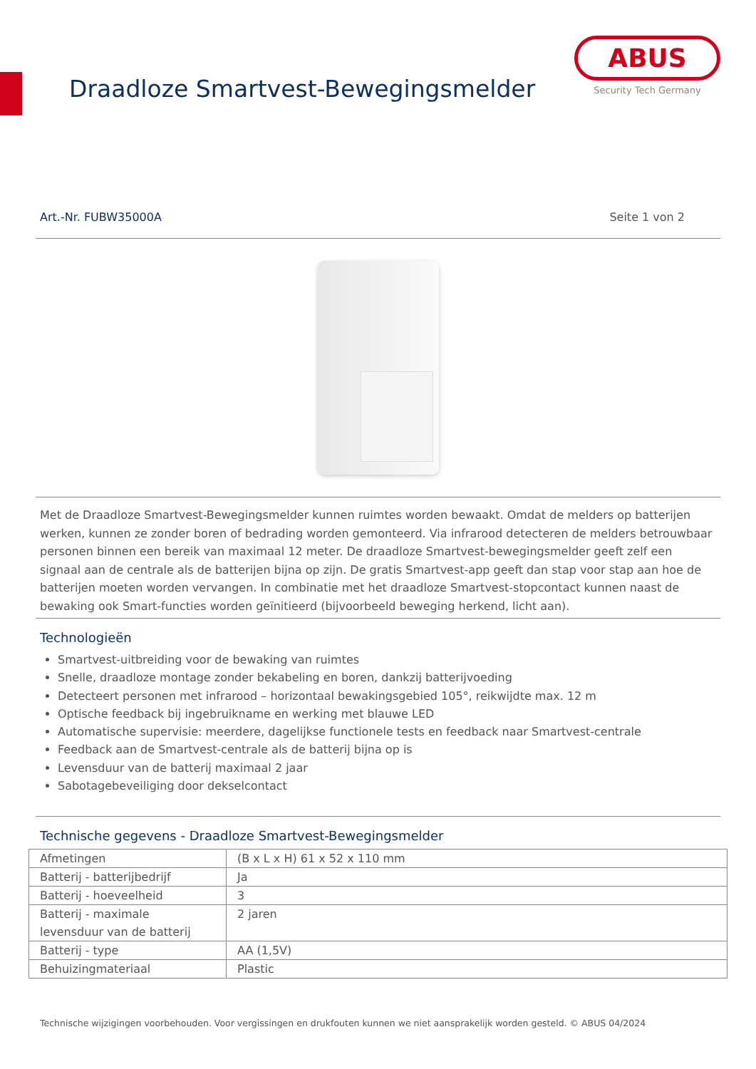Draadloze Smartvest-Bewegingsmelder
ABUS
Security Tech Germany
Art.-Nr. FUBW35000A Seite 1 von 2
Met de Draadloze Smartvest-Bewegingsmelder kunnen ruimtes worden bewaakt. Omdat de melders op batterijen werken, kunnen ze zonder boren of bedrading worden gemonteerd. Via infrarood detecteren de melders betrouwbaar personen binnen een bereik van maximaal 12 meter. De draadloze Smartvest-bewegingsmelder geeft zelf een signaal aan de centrale als de batterijen bijna op zijn. De gratis Smartvest-app geeft dan stap voor stap aan hoe de batterijen moeten worden vervangen. In combinatie met het draadloze Smartvest-stopcontact kunnen naast de bewaking ook Smart-functies worden geïnitieerd (bijvoorbeeld beweging herkend, licht aan).
Technologieën
Smartvest-uitbreiding voor de bewaking van ruimtes
Snelle, draadloze montage zonder bekabeling en boren, dankzij batterijvoeding
Detecteert personen met infrarood – horizontaal bewakingsgebied 105°, reikwijdte max. 12 m
Optische feedback bij ingebruikname en werking met blauwe LED
Automatische supervisie: meerdere, dagelijkse functionele tests en feedback naar Smartvest-centrale
Feedback aan de Smartvest-centrale als de batterij bijna op is
Levensduur van de batterij maximaal 2 jaar
Sabotagebeveiliging door dekselcontact
Technische gegevens - Draadloze Smartvest-Bewegingsmelder
| Afmetingen | (B x L x H) 61 x 52 x 110 mm |
| Batterij - batterijbedrijf | Ja |
| Batterij - hoeveelheid | 3 |
| Batterij - maximale levensduur van de batterij | 2 jaren |
| Batterij - type | AA (1,5V) |
| Behuizingmateriaal | Plastic |
Technische wijzigingen voorbehouden. Voor vergissingen en drukfouten kunnen we niet aansprakelijk worden gesteld. © ABUS 04/2024